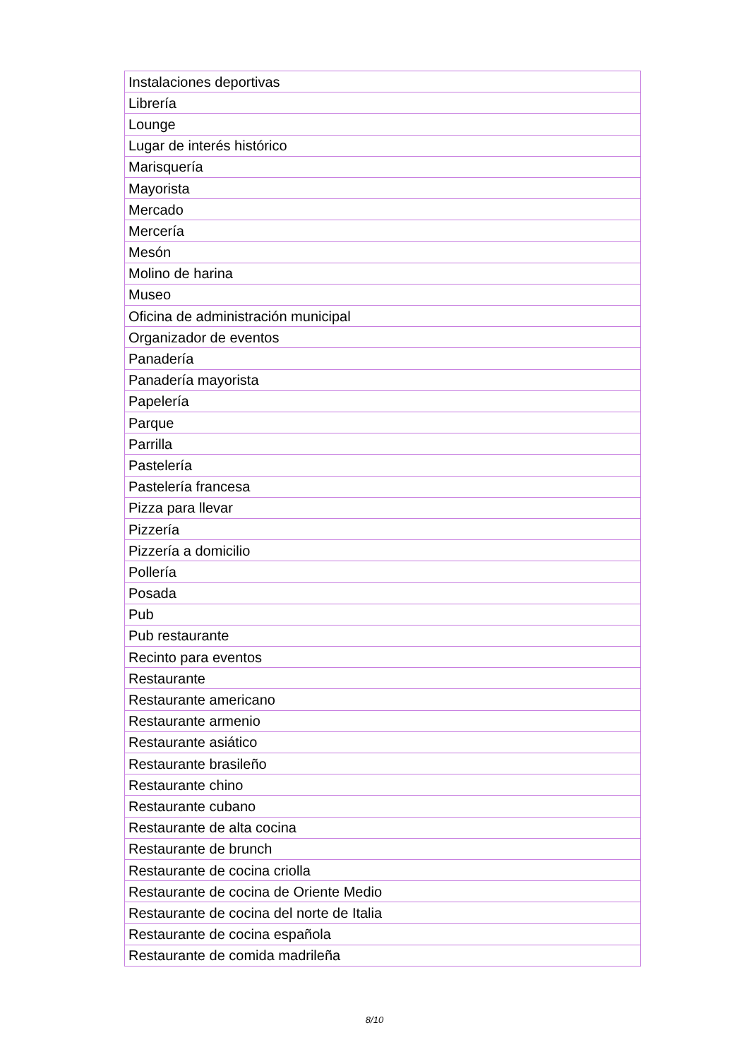| Instalaciones deportivas |
| Librería |
| Lounge |
| Lugar de interés histórico |
| Marisquería |
| Mayorista |
| Mercado |
| Mercería |
| Mesón |
| Molino de harina |
| Museo |
| Oficina de administración municipal |
| Organizador de eventos |
| Panadería |
| Panadería mayorista |
| Papelería |
| Parque |
| Parrilla |
| Pastelería |
| Pastelería francesa |
| Pizza para llevar |
| Pizzería |
| Pizzería a domicilio |
| Pollería |
| Posada |
| Pub |
| Pub restaurante |
| Recinto para eventos |
| Restaurante |
| Restaurante americano |
| Restaurante armenio |
| Restaurante asiático |
| Restaurante brasileño |
| Restaurante chino |
| Restaurante cubano |
| Restaurante de alta cocina |
| Restaurante de brunch |
| Restaurante de cocina criolla |
| Restaurante de cocina de Oriente Medio |
| Restaurante de cocina del norte de Italia |
| Restaurante de cocina española |
| Restaurante de comida madrileña |
8/10